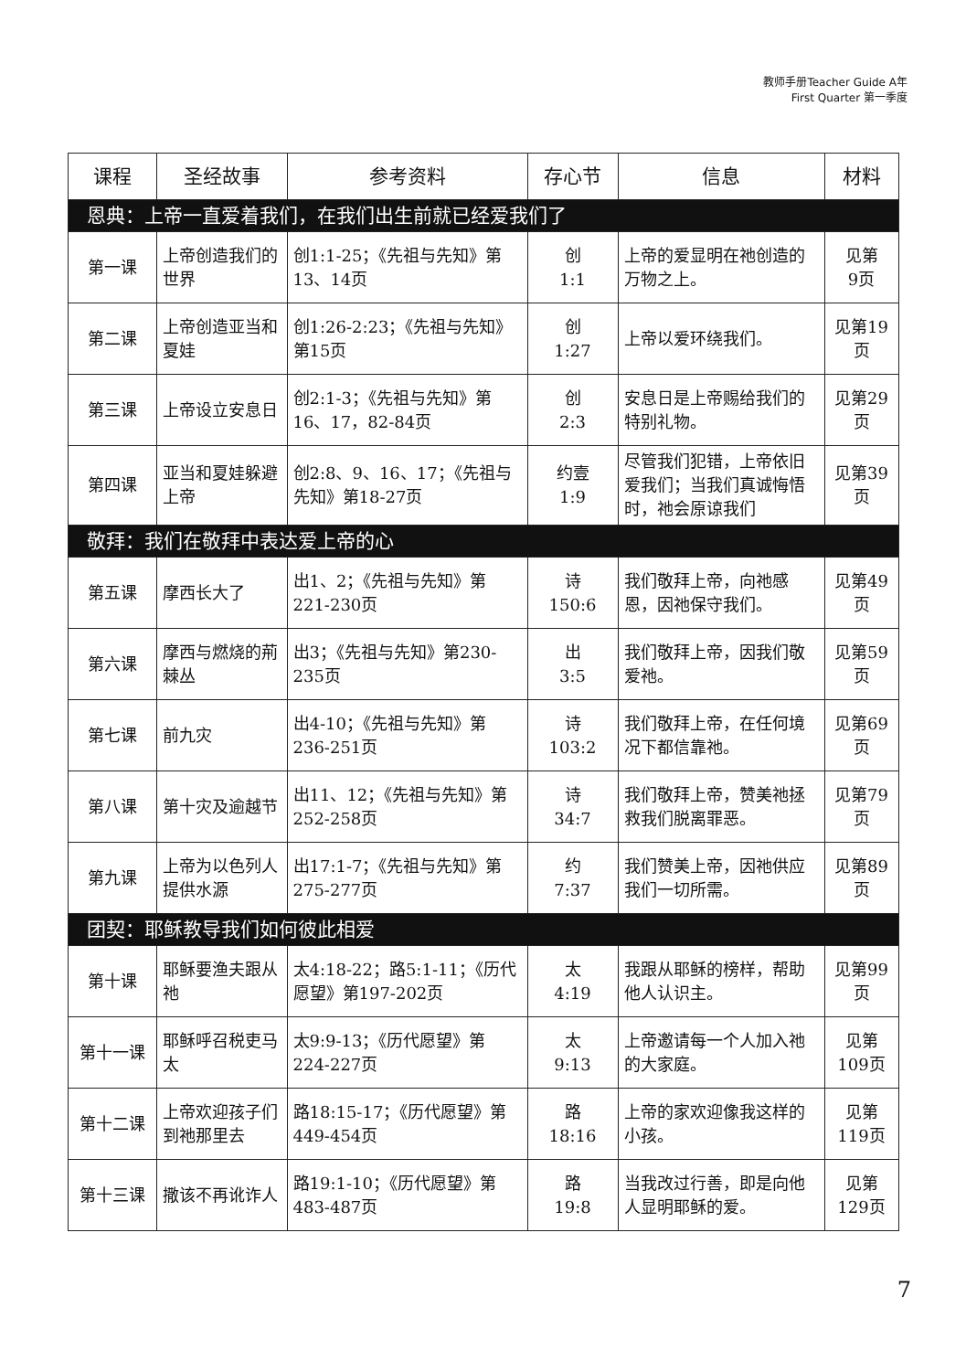教师手册Teacher Guide A年
First Quarter 第一季度
| 课程 | 圣经故事 | 参考资料 | 存心节 | 信息 | 材料 |
| --- | --- | --- | --- | --- | --- |
| 恩典：上帝一直爱着我们，在我们出生前就已经爱我们了 | | | | | |
| 第一课 | 上帝创造我们的世界 | 创1:1-25；《先祖与先知》第13、14页 | 创 1:1 | 上帝的爱显明在祂创造的万物之上。 | 见第 9页 |
| 第二课 | 上帝创造亚当和夏娃 | 创1:26-2:23；《先祖与先知》第15页 | 创 1:27 | 上帝以爱环绕我们。 | 见第19 页 |
| 第三课 | 上帝设立安息日 | 创2:1-3；《先祖与先知》第16、17，82-84页 | 创 2:3 | 安息日是上帝赐给我们的特别礼物。 | 见第29 页 |
| 第四课 | 亚当和夏娃躲避上帝 | 创2:8、9、16、17；《先祖与先知》第18-27页 | 约壹 1:9 | 尽管我们犯错，上帝依旧爱我们；当我们真诚悔悟时，祂会原谅我们 | 见第39 页 |
| 敬拜：我们在敬拜中表达爱上帝的心 | | | | | |
| 第五课 | 摩西长大了 | 出1、2；《先祖与先知》第221-230页 | 诗 150:6 | 我们敬拜上帝，向祂感恩，因祂保守我们。 | 见第49 页 |
| 第六课 | 摩西与燃烧的荊棘丛 | 出3；《先祖与先知》第230-235页 | 出 3:5 | 我们敬拜上帝，因我们敬爱祂。 | 见第59 页 |
| 第七课 | 前九灾 | 出4-10；《先祖与先知》第236-251页 | 诗 103:2 | 我们敬拜上帝，在任何境况下都信靠祂。 | 见第69 页 |
| 第八课 | 第十灾及逾越节 | 出11、12；《先祖与先知》第252-258页 | 诗 34:7 | 我们敬拜上帝，赞美祂拯救我们脱离罪恶。 | 见第79 页 |
| 第九课 | 上帝为以色列人提供水源 | 出17:1-7；《先祖与先知》第275-277页 | 约 7:37 | 我们赞美上帝，因祂供应我们一切所需。 | 见第89 页 |
| 团契：耶稣教导我们如何彼此相爱 | | | | | |
| 第十课 | 耶稣要渔夫跟从祂 | 太4:18-22；路5:1-11；《历代愿望》第197-202页 | 太 4:19 | 我跟从耶稣的榜样，帮助他人认识主。 | 见第99 页 |
| 第十一课 | 耶稣呼召税吏马太 | 太9:9-13；《历代愿望》第224-227页 | 太 9:13 | 上帝邀请每一个人加入祂的大家庭。 | 见第 109页 |
| 第十二课 | 上帝欢迎孩子们到祂那里去 | 路18:15-17；《历代愿望》第449-454页 | 路 18:16 | 上帝的家欢迎像我这样的小孩。 | 见第 119页 |
| 第十三课 | 撒该不再讹诈人 | 路19:1-10；《历代愿望》第483-487页 | 路 19:8 | 当我改过行善，即是向他人显明耶稣的爱。 | 见第 129页 |
7